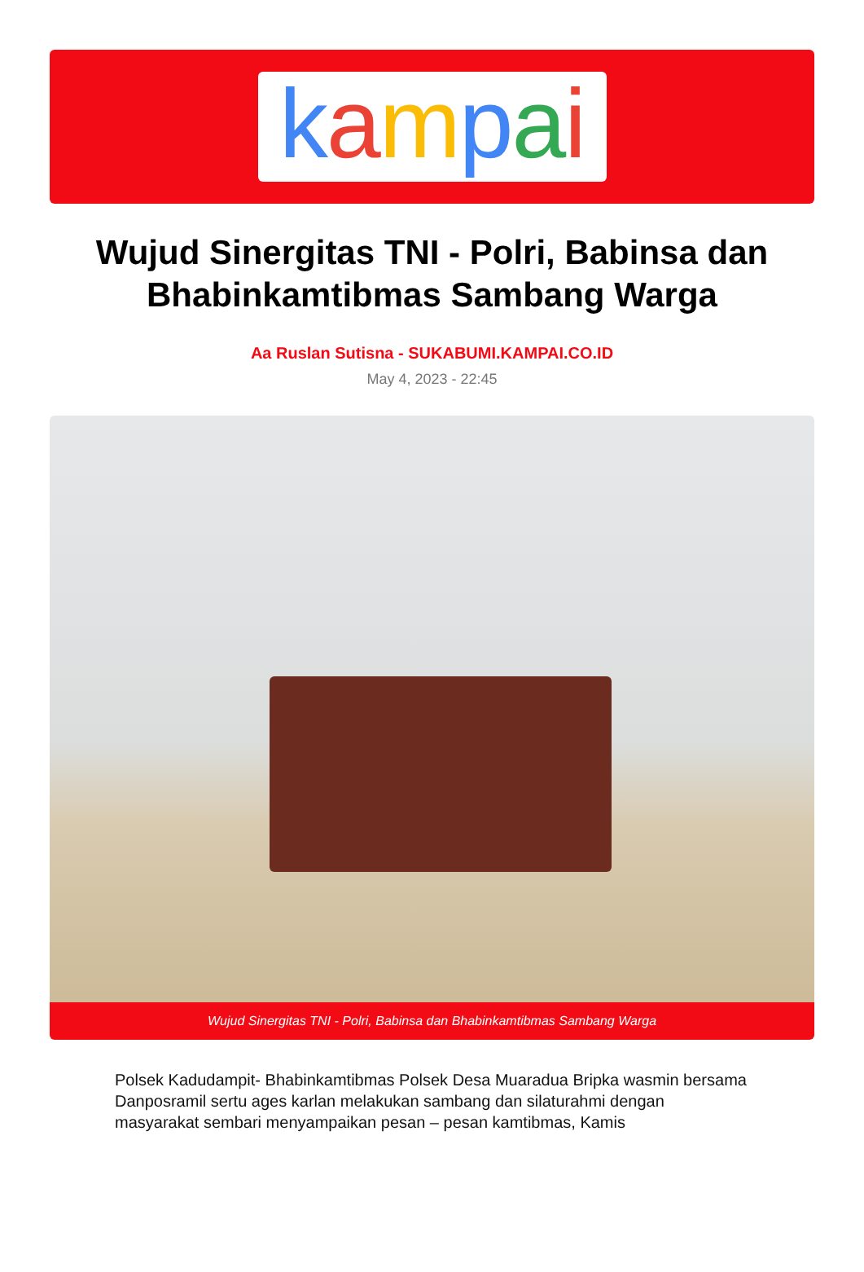kampai
Wujud Sinergitas TNI - Polri, Babinsa dan Bhabinkamtibmas Sambang Warga
Aa Ruslan Sutisna - SUKABUMI.KAMPAI.CO.ID
May 4, 2023 - 22:45
Wujud Sinergitas TNI - Polri, Babinsa dan Bhabinkamtibmas Sambang Warga
Polsek Kadudampit- Bhabinkamtibmas Polsek Desa Muaradua Bripka wasmin bersama Danposramil sertu ages karlan melakukan sambang dan silaturahmi dengan masyarakat sembari menyampaikan pesan – pesan kamtibmas, Kamis